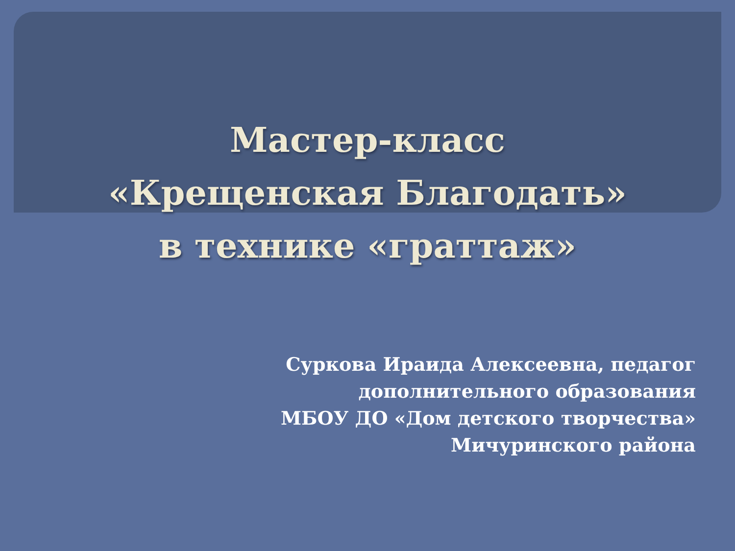Мастер-класс
«Крещенская Благодать»
в технике «граттаж»
Суркова Ираида Алексеевна, педагог
дополнительного образования
МБОУ ДО «Дом детского творчества»
Мичуринского района